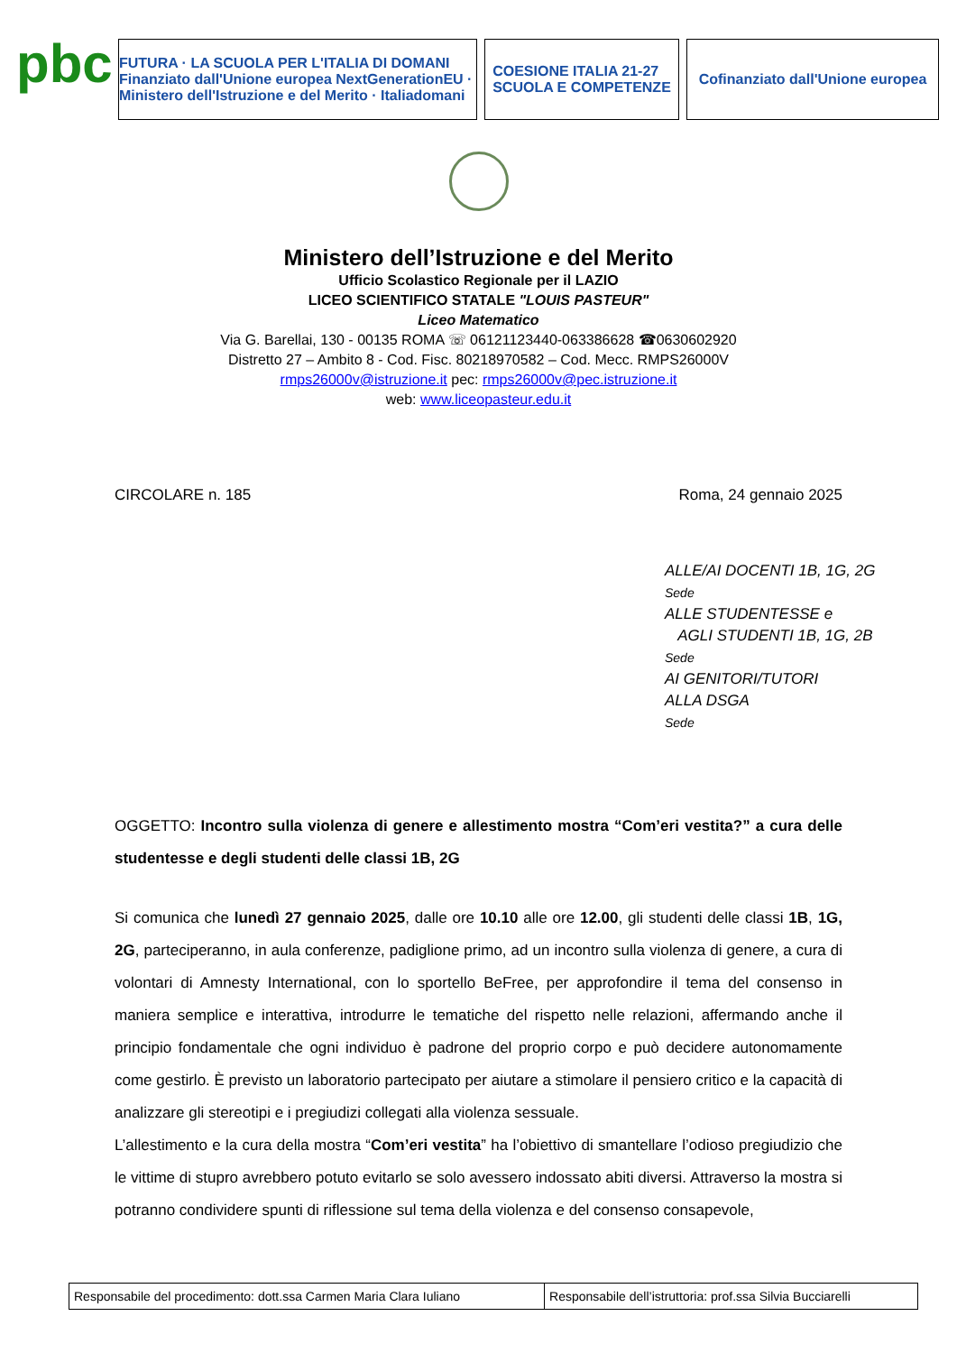pbc
FUTURA · LA SCUOLA PER L'ITALIA DI DOMANI
Finanziato dall'Unione europea NextGenerationEU · Ministero dell'Istruzione e del Merito · Italiadomani
COESIONE ITALIA 21-27
SCUOLA E COMPETENZE
Cofinanziato dall'Unione europea
Ministero dell’Istruzione e del Merito
Ufficio Scolastico Regionale per il LAZIO
LICEO SCIENTIFICO STATALE "LOUIS PASTEUR"
Liceo Matematico
Via G. Barellai, 130 - 00135 ROMA ☏ 06121123440-063386628 ☎0630602920
Distretto 27 – Ambito 8 - Cod. Fisc. 80218970582 – Cod. Mecc. RMPS26000V
rmps26000v@istruzione.it pec: rmps26000v@pec.istruzione.it
web: www.liceopasteur.edu.it
CIRCOLARE n. 185 Roma, 24 gennaio 2025
ALLE/AI DOCENTI 1B, 1G, 2G
Sede
ALLE STUDENTESSE e
AGLI STUDENTI 1B, 1G, 2B
Sede
AI GENITORI/TUTORI
ALLA DSGA
Sede
OGGETTO: Incontro sulla violenza di genere e allestimento mostra “Com’eri vestita?” a cura delle studentesse e degli studenti delle classi 1B, 2G
Si comunica che lunedì 27 gennaio 2025, dalle ore 10.10 alle ore 12.00, gli studenti delle classi 1B, 1G, 2G, parteciperanno, in aula conferenze, padiglione primo, ad un incontro sulla violenza di genere, a cura di volontari di Amnesty International, con lo sportello BeFree, per approfondire il tema del consenso in maniera semplice e interattiva, introdurre le tematiche del rispetto nelle relazioni, affermando anche il principio fondamentale che ogni individuo è padrone del proprio corpo e può decidere autonomamente come gestirlo. È previsto un laboratorio partecipato per aiutare a stimolare il pensiero critico e la capacità di analizzare gli stereotipi e i pregiudizi collegati alla violenza sessuale.
L’allestimento e la cura della mostra “Com’eri vestita” ha l’obiettivo di smantellare l’odioso pregiudizio che le vittime di stupro avrebbero potuto evitarlo se solo avessero indossato abiti diversi. Attraverso la mostra si potranno condividere spunti di riflessione sul tema della violenza e del consenso consapevole,
| Responsabile del procedimento: dott.ssa Carmen Maria Clara Iuliano | Responsabile dell’istruttoria: prof.ssa Silvia Bucciarelli |